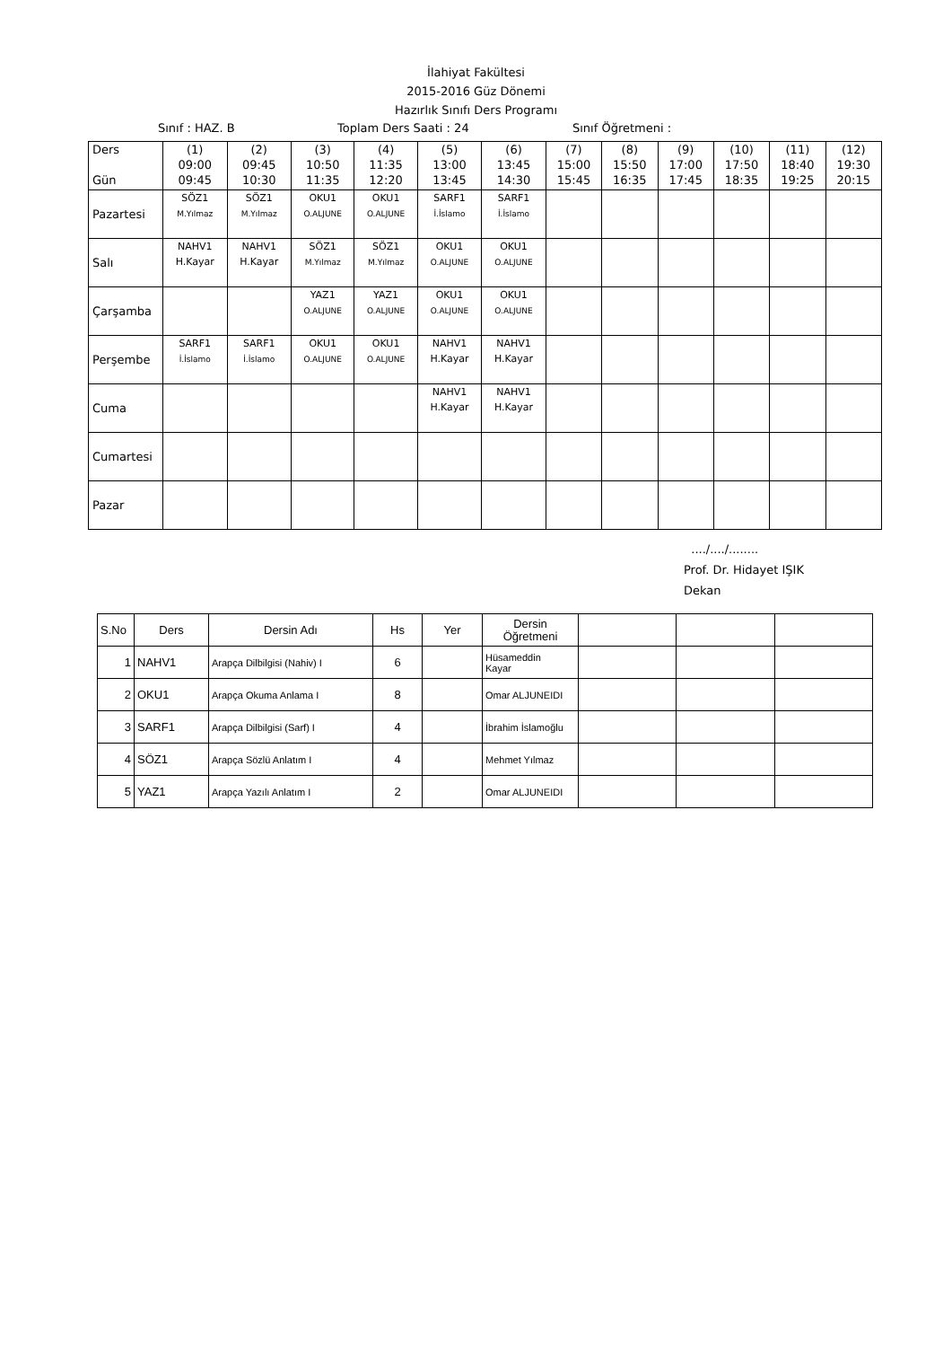İlahiyat Fakültesi
2015-2016 Güz Dönemi
Hazırlık Sınıfı Ders Programı
Sınıf : HAZ. B Toplam Ders Saati : 24 Sınıf Öğretmeni :
| Ders Gün | (1) 09:00 09:45 | (2) 09:45 10:30 | (3) 10:50 11:35 | (4) 11:35 12:20 | (5) 13:00 13:45 | (6) 13:45 14:30 | (7) 15:00 15:45 | (8) 15:50 16:35 | (9) 17:00 17:45 | (10) 17:50 18:35 | (11) 18:40 19:25 | (12) 19:30 20:15 |
| --- | --- | --- | --- | --- | --- | --- | --- | --- | --- | --- | --- | --- |
| Pazartesi | SÖZ1 M.Yılmaz | SÖZ1 M.Yılmaz | OKU1 O.ALJUNE | OKU1 O.ALJUNE | SARF1 İ.İslamo | SARF1 İ.İslamo | | | | | | |
| Salı | NAHV1 H.Kayar | NAHV1 H.Kayar | SÖZ1 M.Yılmaz | SÖZ1 M.Yılmaz | OKU1 O.ALJUNE | OKU1 O.ALJUNE | | | | | | |
| Çarşamba | | | YAZ1 O.ALJUNE | YAZ1 O.ALJUNE | OKU1 O.ALJUNE | OKU1 O.ALJUNE | | | | | | |
| Perşembe | SARF1 İ.İslamo | SARF1 İ.İslamo | OKU1 O.ALJUNE | OKU1 O.ALJUNE | NAHV1 H.Kayar | NAHV1 H.Kayar | | | | | | |
| Cuma | | | | | NAHV1 H.Kayar | NAHV1 H.Kayar | | | | | | |
| Cumartesi | | | | | | | | | | | | |
| Pazar | | | | | | | | | | | | |
..../..../........
Prof. Dr. Hidayet IŞIK
Dekan
| S.No | Ders | Dersin Adı | Hs | Yer | Dersin Öğretmeni | | | |
| 1 | NAHV1 | Arapça Dilbilgisi (Nahiv) I | 6 | | Hüsameddin Kayar | | | |
| 2 | OKU1 | Arapça Okuma Anlama I | 8 | | Omar ALJUNEIDI | | | |
| 3 | SARF1 | Arapça Dilbilgisi (Sarf) I | 4 | | İbrahim İslamoğlu | | | |
| 4 | SÖZ1 | Arapça Sözlü Anlatım I | 4 | | Mehmet Yılmaz | | | |
| 5 | YAZ1 | Arapça Yazılı Anlatım I | 2 | | Omar ALJUNEIDI | | | |